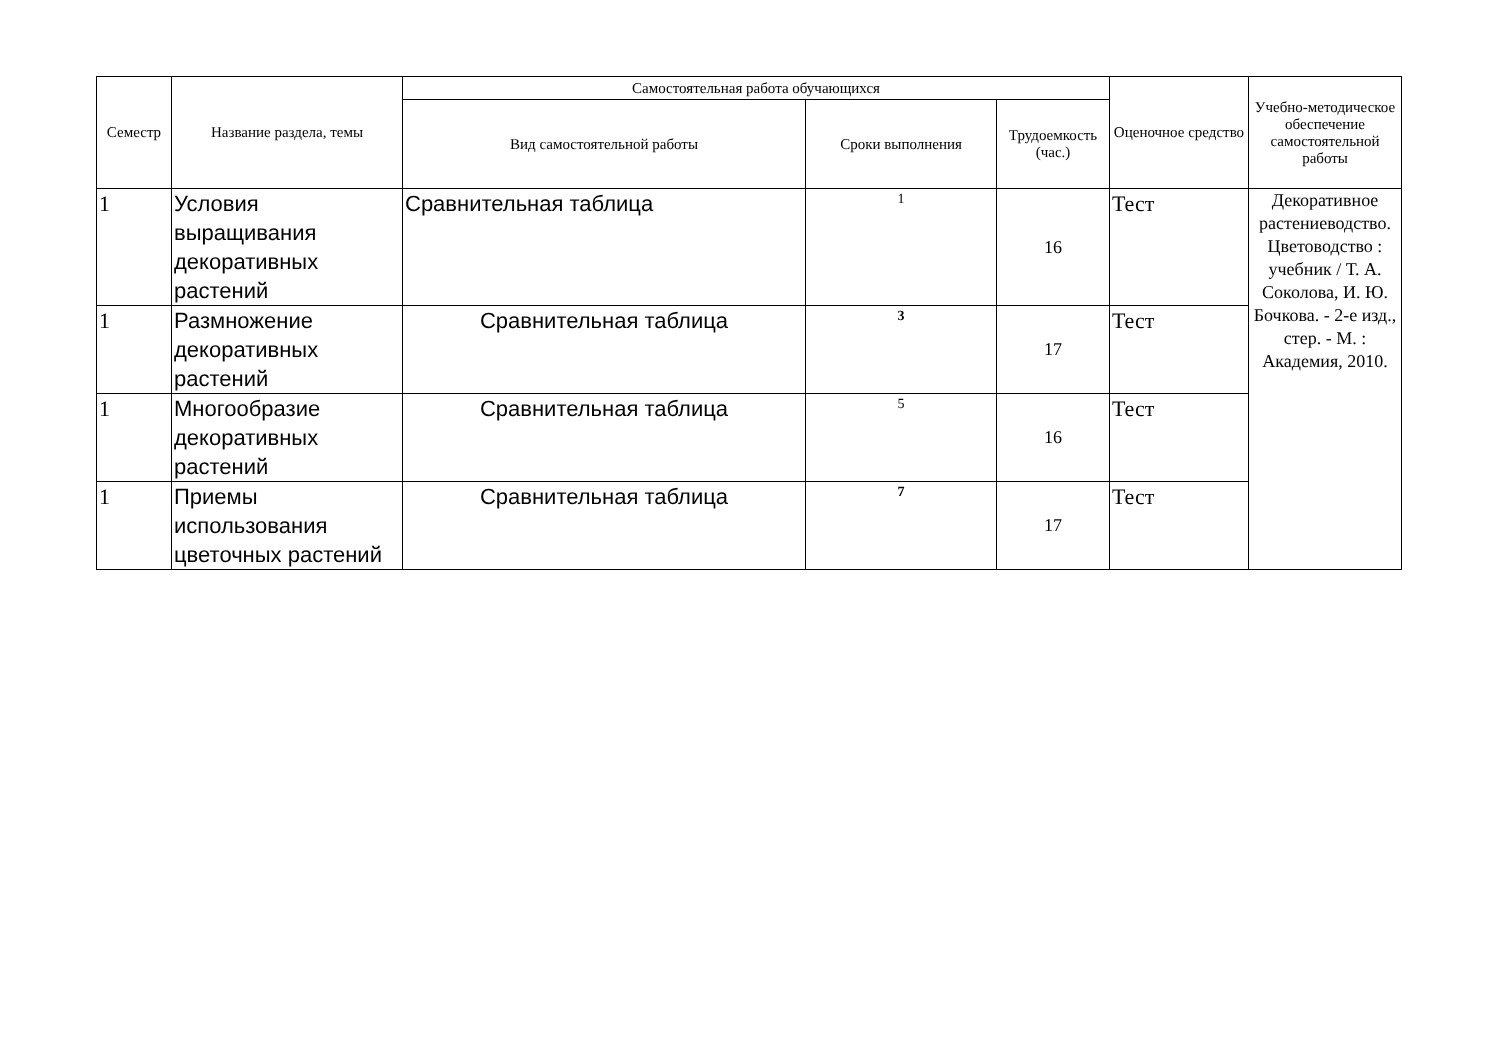| Семестр | Название раздела, темы | Самостоятельная работа обучающихся | | | Оценочное средство | Учебно-методическое обеспечение самостоятельной работы |
| --- | --- | --- | --- | --- | --- | --- |
| | | Вид самостоятельной работы | Сроки выполнения | Трудоемкость (час.) | | |
| 1 | Условия выращивания декоративных растений | Сравнительная таблица | 1 | 16 | Тест | Декоративное растениеводство. Цветоводство : учебник / Т. А. Соколова, И. Ю. Бочкова. - 2-е изд., стер. - М. : Академия, 2010. |
| 1 | Размножение декоративных растений | Сравнительная таблица | 3 | 17 | Тест | |
| 1 | Многообразие декоративных растений | Сравнительная таблица | 5 | 16 | Тест | |
| 1 | Приемы использования цветочных растений | Сравнительная таблица | 7 | 17 | Тест | |